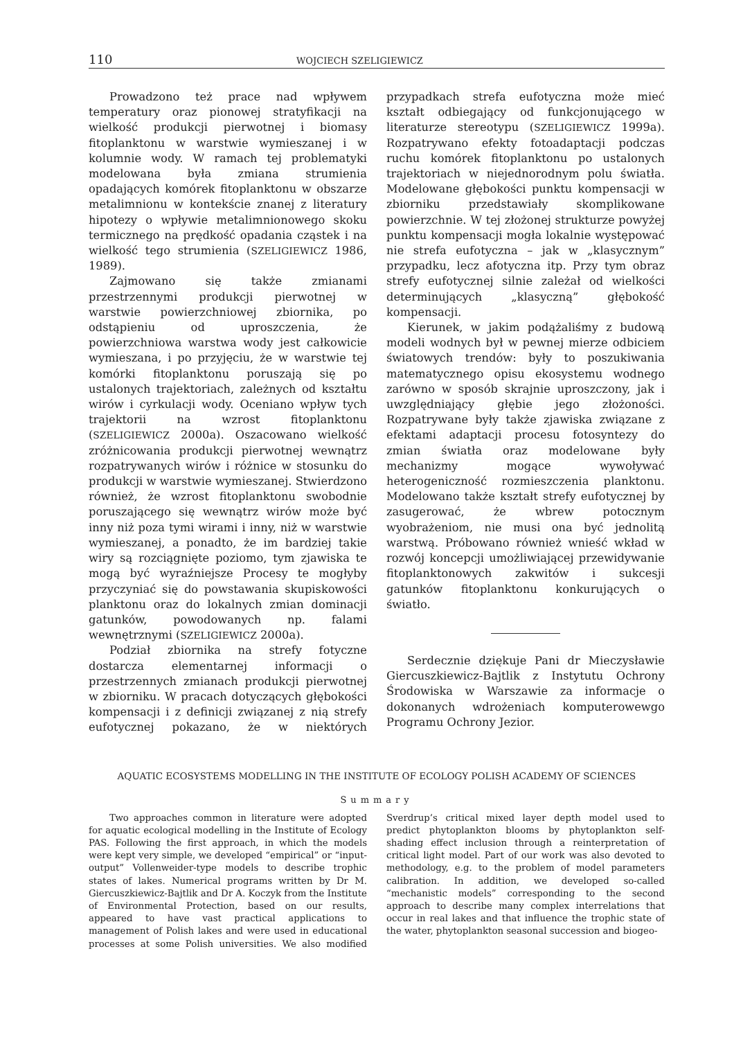110 WOJCIECH SZELIGIEWICZ
Prowadzono też prace nad wpływem temperatury oraz pionowej stratyfikacji na wielkość produkcji pierwotnej i biomasy fitoplanktonu w warstwie wymieszanej i w kolumnie wody. W ramach tej problematyki modelowana była zmiana strumienia opadających komórek fitoplanktonu w obszarze metalimnionu w kontekście znanej z literatury hipotezy o wpływie metalimnionowego skoku termicznego na prędkość opadania cząstek i na wielkość tego strumienia (SZELIGIEWICZ 1986, 1989).
Zajmowano się także zmianami przestrzennymi produkcji pierwotnej w warstwie powierzchniowej zbiornika, po odstąpieniu od uproszczenia, że powierzchniowa warstwa wody jest całkowicie wymieszana, i po przyjęciu, że w warstwie tej komórki fitoplanktonu poruszają się po ustalonych trajektoriach, zależnych od kształtu wirów i cyrkulacji wody. Oceniano wpływ tych trajektorii na wzrost fitoplanktonu (SZELIGIEWICZ 2000a). Oszacowano wielkość zróżnicowania produkcji pierwotnej wewnątrz rozpatrywanych wirów i różnice w stosunku do produkcji w warstwie wymieszanej. Stwierdzono również, że wzrost fitoplanktonu swobodnie poruszającego się wewnątrz wirów może być inny niż poza tymi wirami i inny, niż w warstwie wymieszanej, a ponadto, że im bardziej takie wiry są rozciągnięte poziomo, tym zjawiska te mogą być wyraźniejsze Procesy te mogłyby przyczyniać się do powstawania skupiskowości planktonu oraz do lokalnych zmian dominacji gatunków, powodowanych np. falami wewnętrznymi (SZELIGIEWICZ 2000a).
Podział zbiornika na strefy fotyczne dostarcza elementarnej informacji o przestrzennych zmianach produkcji pierwotnej w zbiorniku. W pracach dotyczących głębokości kompensacji i z definicji związanej z nią strefy eufotycznej pokazano, że w niektórych przypadkach strefa eufotyczna może mieć kształt odbiegający od funkcjonującego w literaturze stereotypu (SZELIGIEWICZ 1999a). Rozpatrywano efekty fotoadaptacji podczas ruchu komórek fitoplanktonu po ustalonych trajektoriach w niejednorodnym polu światła. Modelowane głębokości punktu kompensacji w zbiorniku przedstawiały skomplikowane powierzchnie. W tej złożonej strukturze powyżej punktu kompensacji mogła lokalnie występować nie strefa eufotyczna – jak w „klasycznym” przypadku, lecz afotyczna itp. Przy tym obraz strefy eufotycznej silnie zależał od wielkości determinujących „klasyczną” głębokość kompensacji.
Kierunek, w jakim podążaliśmy z budową modeli wodnych był w pewnej mierze odbiciem światowych trendów: były to poszukiwania matematycznego opisu ekosystemu wodnego zarówno w sposób skrajnie uproszczony, jak i uwzględniający głębie jego złożoności. Rozpatrywane były także zjawiska związane z efektami adaptacji procesu fotosyntezy do zmian światła oraz modelowane były mechanizmy mogące wywoływać heterogeniczność rozmieszczenia planktonu. Modelowano także kształt strefy eufotycznej by zasugerować, że wbrew potocznym wyobrażeniom, nie musi ona być jednolitą warstwą. Próbowano również wnieść wkład w rozwój koncepcji umożliwiającej przewidywanie fitoplanktonowych zakwitów i sukcesji gatunków fitoplanktonu konkurujących o światło.
Serdecznie dziękuje Pani dr Mieczysławie Giercuszkiewicz-Bajtlik z Instytutu Ochrony Środowiska w Warszawie za informacje o dokonanych wdrożeniach komputerowewgo Programu Ochrony Jezior.
AQUATIC ECOSYSTEMS MODELLING IN THE INSTITUTE OF ECOLOGY POLISH ACADEMY OF SCIENCES
Summary
Two approaches common in literature were adopted for aquatic ecological modelling in the Institute of Ecology PAS. Following the first approach, in which the models were kept very simple, we developed “empirical” or “input-output” Vollenweider-type models to describe trophic states of lakes. Numerical programs written by Dr M. Giercuszkiewicz-Bajtlik and Dr A. Koczyk from the Institute of Environmental Protection, based on our results, appeared to have vast practical applications to management of Polish lakes and were used in educational processes at some Polish universities. We also modified Sverdrup’s critical mixed layer depth model used to predict phytoplankton blooms by phytoplankton self-shading effect inclusion through a reinterpretation of critical light model. Part of our work was also devoted to methodology, e.g. to the problem of model parameters calibration. In addition, we developed so-called “mechanistic models” corresponding to the second approach to describe many complex interrelations that occur in real lakes and that influence the trophic state of the water, phytoplankton seasonal succession and biogeo-